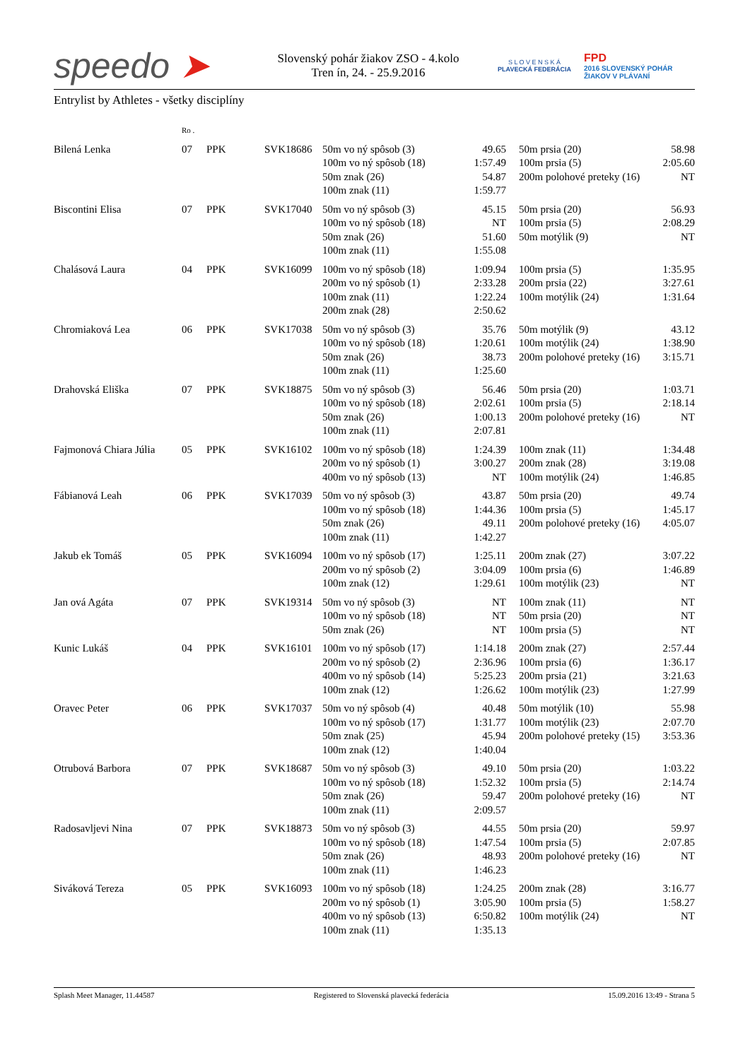speedo ➤
Slovenský pohár žiakov ZSO - 4.kolo
Tren ín, 24. - 25.9.2016
S L O V E N S K Á
PLAVECKÁ FEDERÁCIA
FPD
2016 SLOVENSKÝ POHÁR
ŽIAKOV V PLÁVANÍ
Entrylist by Athletes - všetky disciplíny
| | Ro . | | | | | | | |
| Bilená Lenka | 07 | PPK | SVK18686 | 50m vo ný spôsob (3) 100m vo ný spôsob (18) 50m znak (26) 100m znak (11) | 49.65 1:57.49 54.87 1:59.77 | | 50m prsia (20) 100m prsia (5) 200m polohové preteky (16) | 58.98 2:05.60 NT |
| Biscontini Elisa | 07 | PPK | SVK17040 | 50m vo ný spôsob (3) 100m vo ný spôsob (18) 50m znak (26) 100m znak (11) | 45.15 NT 51.60 1:55.08 | | 50m prsia (20) 100m prsia (5) 50m motýlik (9) | 56.93 2:08.29 NT |
| Chalásová Laura | 04 | PPK | SVK16099 | 100m vo ný spôsob (18) 200m vo ný spôsob (1) 100m znak (11) 200m znak (28) | 1:09.94 2:33.28 1:22.24 2:50.62 | | 100m prsia (5) 200m prsia (22) 100m motýlik (24) | 1:35.95 3:27.61 1:31.64 |
| Chromiaková Lea | 06 | PPK | SVK17038 | 50m vo ný spôsob (3) 100m vo ný spôsob (18) 50m znak (26) 100m znak (11) | 35.76 1:20.61 38.73 1:25.60 | | 50m motýlik (9) 100m motýlik (24) 200m polohové preteky (16) | 43.12 1:38.90 3:15.71 |
| Drahovská Eliška | 07 | PPK | SVK18875 | 50m vo ný spôsob (3) 100m vo ný spôsob (18) 50m znak (26) 100m znak (11) | 56.46 2:02.61 1:00.13 2:07.81 | | 50m prsia (20) 100m prsia (5) 200m polohové preteky (16) | 1:03.71 2:18.14 NT |
| Fajmonová Chiara Júlia | 05 | PPK | SVK16102 | 100m vo ný spôsob (18) 200m vo ný spôsob (1) 400m vo ný spôsob (13) | 1:24.39 3:00.27 NT | | 100m znak (11) 200m znak (28) 100m motýlik (24) | 1:34.48 3:19.08 1:46.85 |
| Fábianová Leah | 06 | PPK | SVK17039 | 50m vo ný spôsob (3) 100m vo ný spôsob (18) 50m znak (26) 100m znak (11) | 43.87 1:44.36 49.11 1:42.27 | | 50m prsia (20) 100m prsia (5) 200m polohové preteky (16) | 49.74 1:45.17 4:05.07 |
| Jakub ek Tomáš | 05 | PPK | SVK16094 | 100m vo ný spôsob (17) 200m vo ný spôsob (2) 100m znak (12) | 1:25.11 3:04.09 1:29.61 | | 200m znak (27) 100m prsia (6) 100m motýlik (23) | 3:07.22 1:46.89 NT |
| Jan ová Agáta | 07 | PPK | SVK19314 | 50m vo ný spôsob (3) 100m vo ný spôsob (18) 50m znak (26) | NT NT NT | | 100m znak (11) 50m prsia (20) 100m prsia (5) | NT NT NT |
| Kunic Lukáš | 04 | PPK | SVK16101 | 100m vo ný spôsob (17) 200m vo ný spôsob (2) 400m vo ný spôsob (14) 100m znak (12) | 1:14.18 2:36.96 5:25.23 1:26.62 | | 200m znak (27) 100m prsia (6) 200m prsia (21) 100m motýlik (23) | 2:57.44 1:36.17 3:21.63 1:27.99 |
| Oravec Peter | 06 | PPK | SVK17037 | 50m vo ný spôsob (4) 100m vo ný spôsob (17) 50m znak (25) 100m znak (12) | 40.48 1:31.77 45.94 1:40.04 | | 50m motýlik (10) 100m motýlik (23) 200m polohové preteky (15) | 55.98 2:07.70 3:53.36 |
| Otrubová Barbora | 07 | PPK | SVK18687 | 50m vo ný spôsob (3) 100m vo ný spôsob (18) 50m znak (26) 100m znak (11) | 49.10 1:52.32 59.47 2:09.57 | | 50m prsia (20) 100m prsia (5) 200m polohové preteky (16) | 1:03.22 2:14.74 NT |
| Radosavljevi Nina | 07 | PPK | SVK18873 | 50m vo ný spôsob (3) 100m vo ný spôsob (18) 50m znak (26) 100m znak (11) | 44.55 1:47.54 48.93 1:46.23 | | 50m prsia (20) 100m prsia (5) 200m polohové preteky (16) | 59.97 2:07.85 NT |
| Siváková Tereza | 05 | PPK | SVK16093 | 100m vo ný spôsob (18) 200m vo ný spôsob (1) 400m vo ný spôsob (13) 100m znak (11) | 1:24.25 3:05.90 6:50.82 1:35.13 | | 200m znak (28) 100m prsia (5) 100m motýlik (24) | 3:16.77 1:58.27 NT |
Splash Meet Manager, 11.44587 Registered to Slovenská plavecká federácia 15.09.2016 13:49 - Strana 5